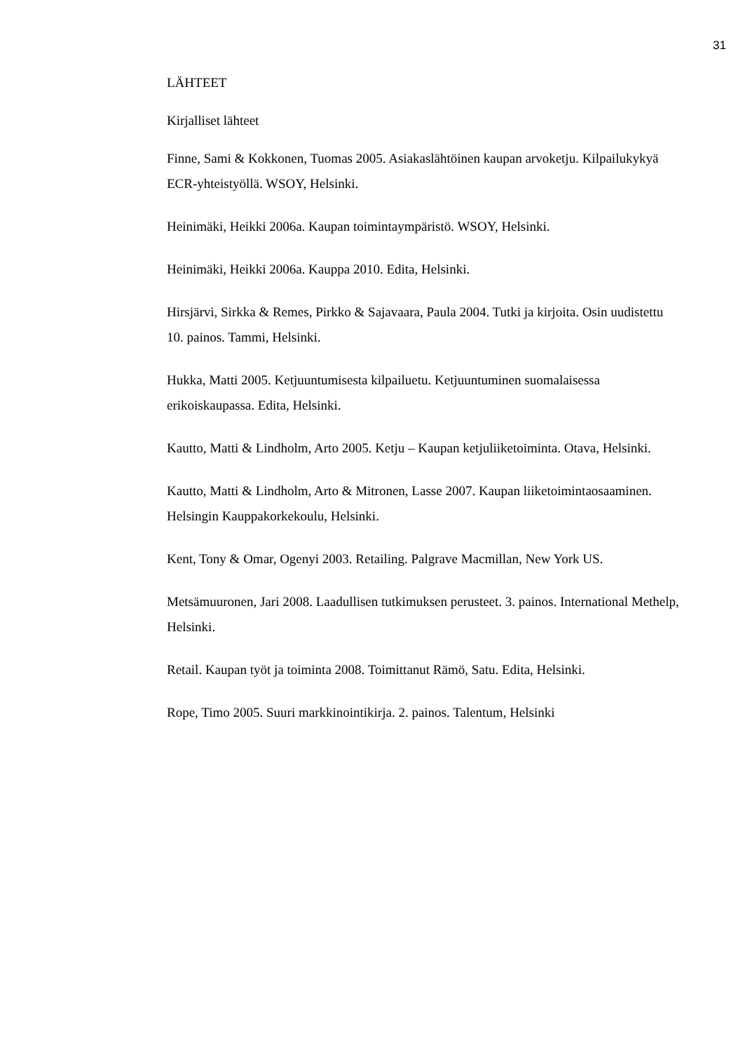31
LÄHTEET
Kirjalliset lähteet
Finne, Sami & Kokkonen, Tuomas 2005. Asiakaslähtöinen kaupan arvoketju. Kilpailukykyä ECR-yhteistyöllä. WSOY, Helsinki.
Heinimäki, Heikki 2006a. Kaupan toimintaympäristö. WSOY, Helsinki.
Heinimäki, Heikki 2006a. Kauppa 2010. Edita, Helsinki.
Hirsjärvi, Sirkka & Remes, Pirkko & Sajavaara, Paula 2004. Tutki ja kirjoita. Osin uudistettu 10. painos. Tammi, Helsinki.
Hukka, Matti 2005. Ketjuuntumisesta kilpailuetu. Ketjuuntuminen suomalaisessa erikoiskaupassa. Edita, Helsinki.
Kautto, Matti & Lindholm, Arto 2005. Ketju – Kaupan ketjuliiketoiminta. Otava, Helsinki.
Kautto, Matti & Lindholm, Arto & Mitronen, Lasse 2007. Kaupan liiketoimintaosaaminen. Helsingin Kauppakorkekoulu, Helsinki.
Kent, Tony & Omar, Ogenyi 2003. Retailing. Palgrave Macmillan, New York US.
Metsämuuronen, Jari 2008. Laadullisen tutkimuksen perusteet. 3. painos. International Methelp, Helsinki.
Retail. Kaupan työt ja toiminta 2008. Toimittanut Rämö, Satu. Edita, Helsinki.
Rope, Timo 2005. Suuri markkinointikirja. 2. painos. Talentum, Helsinki